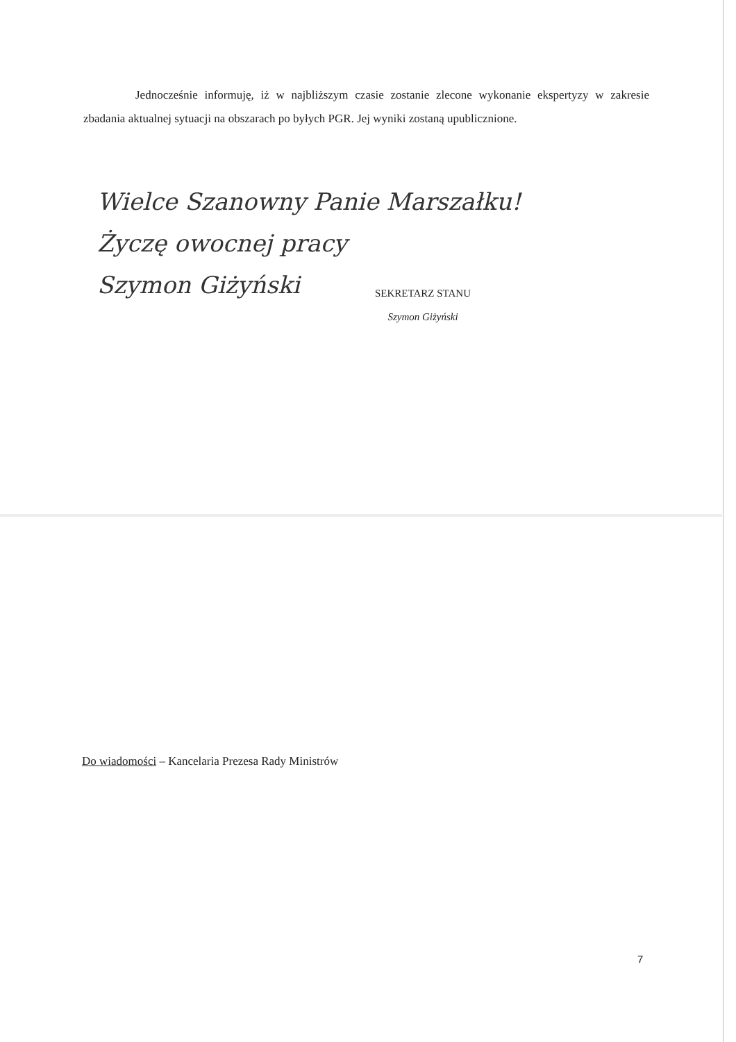Jednocześnie informuję, iż w najbliższym czasie zostanie zlecone wykonanie ekspertyzy w zakresie zbadania aktualnej sytuacji na obszarach po byłych PGR. Jej wyniki zostaną upublicznione.
Wielce Szanowny Panie Marszałku!
Życzę owocnej pracy
Szymon Giżyński
SEKRETARZ STANU
Szymon Giżyński
Do wiadomości – Kancelaria Prezesa Rady Ministrów
7